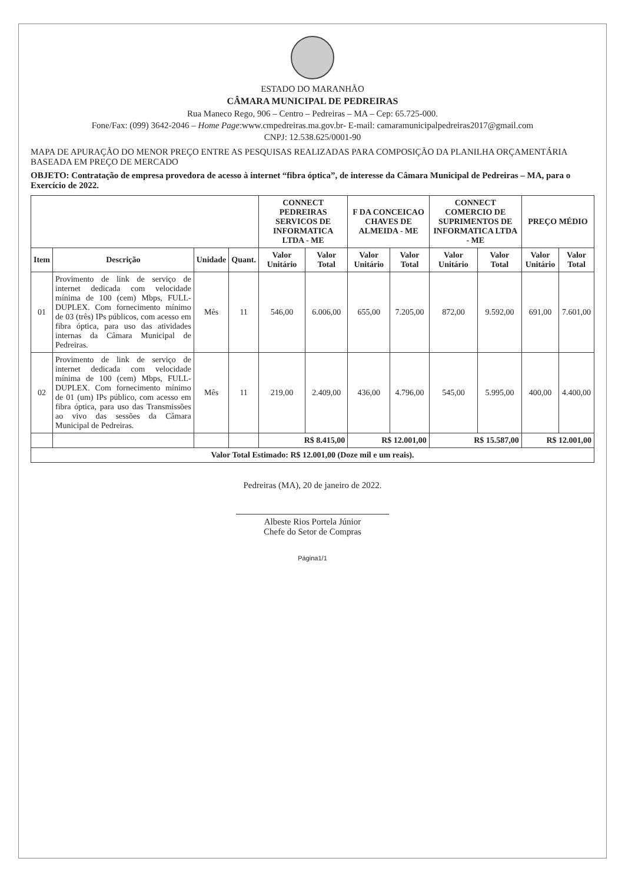ESTADO DO MARANHÃO
CÂMARA MUNICIPAL DE PEDREIRAS
Rua Maneco Rego, 906 – Centro – Pedreiras – MA – Cep: 65.725-000.
Fone/Fax: (099) 3642-2046 – Home Page:www.cmpedreiras.ma.gov.br- E-mail: camaramunicipalpedreiras2017@gmail.com
CNPJ: 12.538.625/0001-90
MAPA DE APURAÇÃO DO MENOR PREÇO ENTRE AS PESQUISAS REALIZADAS PARA COMPOSIÇÃO DA PLANILHA ORÇAMENTÁRIA BASEADA EM PREÇO DE MERCADO
OBJETO: Contratação de empresa provedora de acesso à internet “fibra óptica”, de interesse da Câmara Municipal de Pedreiras – MA, para o Exercício de 2022.
| | | | | CONNECT PEDREIRAS SERVICOS DE INFORMATICA LTDA - ME | | F DA CONCEICAO CHAVES DE ALMEIDA - ME | | CONNECT COMERCIO DE SUPRIMENTOS DE INFORMATICA LTDA - ME | | PREÇO MÉDIO | |
| --- | --- | --- | --- | --- | --- | --- | --- | --- | --- | --- | --- |
| Item | Descrição | Unidade | Quant. | Valor Unitário | Valor Total | Valor Unitário | Valor Total | Valor Unitário | Valor Total | Valor Unitário | Valor Total |
| 01 | Provimento de link de serviço de internet dedicada com velocidade mínima de 100 (cem) Mbps, FULL-DUPLEX. Com fornecimento mínimo de 03 (três) IPs públicos, com acesso em fibra óptica, para uso das atividades internas da Câmara Municipal de Pedreiras. | Mês | 11 | 546,00 | 6.006,00 | 655,00 | 7.205,00 | 872,00 | 9.592,00 | 691,00 | 7.601,00 |
| 02 | Provimento de link de serviço de internet dedicada com velocidade mínima de 100 (cem) Mbps, FULL-DUPLEX. Com fornecimento mínimo de 01 (um) IPs público, com acesso em fibra óptica, para uso das Transmissões ao vivo das sessões da Câmara Municipal de Pedreiras. | Mês | 11 | 219,00 | 2.409,00 | 436,00 | 4.796,00 | 545,00 | 5.995,00 | 400,00 | 4.400,00 |
| | | | | R$ 8.415,00 | | R$ 12.001,00 | | R$ 15.587,00 | | R$ 12.001,00 | |
| Valor Total Estimado: R$ 12.001,00 (Doze mil e um reais). | | | | | | | | | | | |
Pedreiras (MA), 20 de janeiro de 2022.
Albeste Rios Portela Júnior
Chefe do Setor de Compras
Página1/1